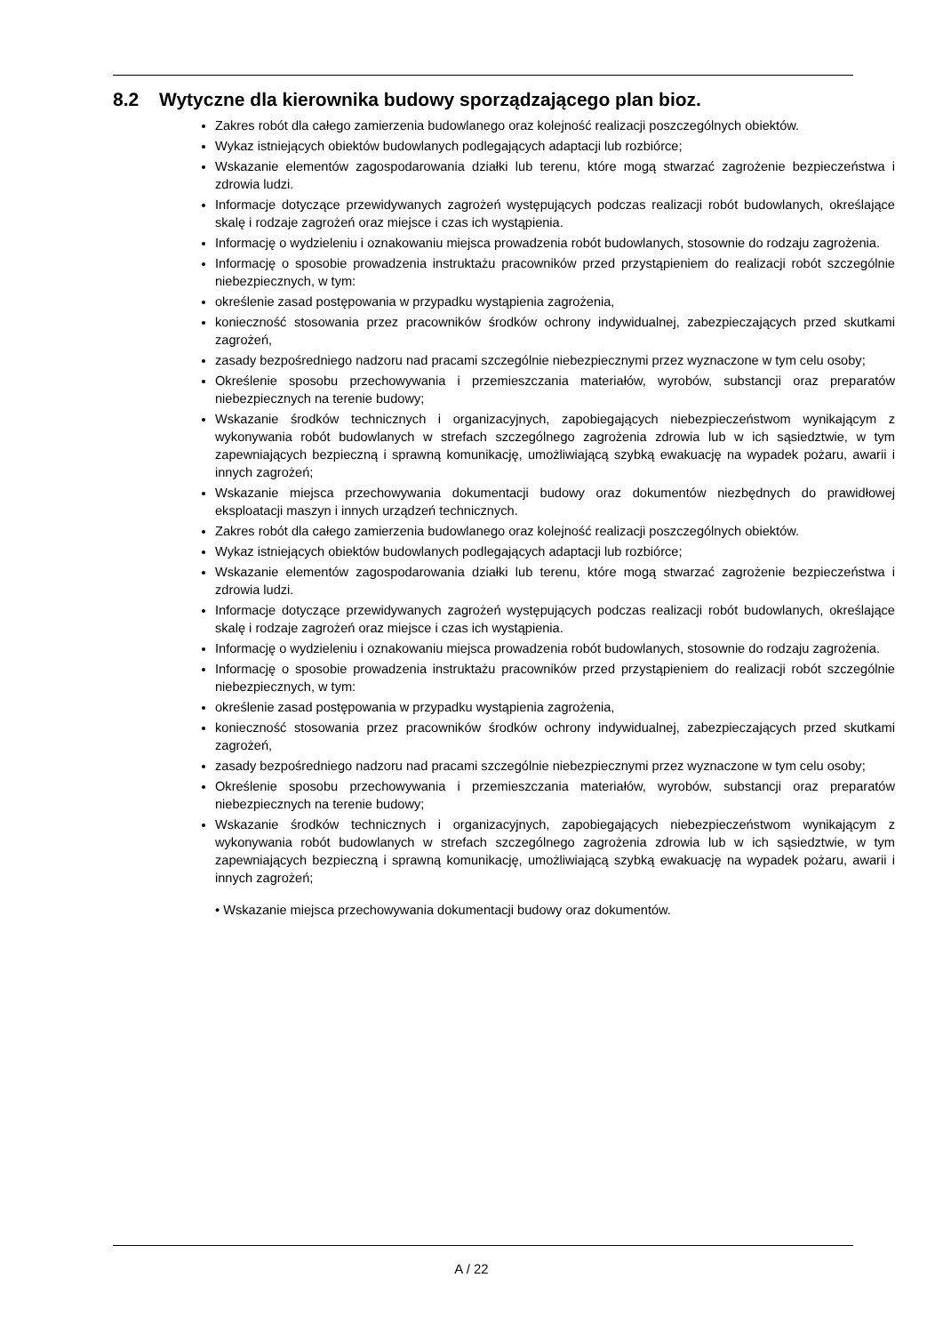8.2 Wytyczne dla kierownika budowy sporządzającego plan bioz.
Zakres robót dla całego zamierzenia budowlanego oraz kolejność realizacji poszczególnych obiektów.
Wykaz istniejących obiektów budowlanych podlegających adaptacji lub rozbiórce;
Wskazanie elementów zagospodarowania działki lub terenu, które mogą stwarzać zagrożenie bezpieczeństwa i zdrowia ludzi.
Informacje dotyczące przewidywanych zagrożeń występujących podczas realizacji robót budowlanych, określające skalę i rodzaje zagrożeń oraz miejsce i czas ich wystąpienia.
Informację o wydzieleniu i oznakowaniu miejsca prowadzenia robót budowlanych, stosownie do rodzaju zagrożenia.
Informację o sposobie prowadzenia instruktażu pracowników przed przystąpieniem do realizacji robót szczególnie niebezpiecznych, w tym:
określenie zasad postępowania w przypadku wystąpienia zagrożenia,
konieczność stosowania przez pracowników środków ochrony indywidualnej, zabezpieczających przed skutkami zagrożeń,
zasady bezpośredniego nadzoru nad pracami szczególnie niebezpiecznymi przez wyznaczone w tym celu osoby;
Określenie sposobu przechowywania i przemieszczania materiałów, wyrobów, substancji oraz preparatów niebezpiecznych na terenie budowy;
Wskazanie środków technicznych i organizacyjnych, zapobiegających niebezpieczeństwom wynikającym z wykonywania robót budowlanych w strefach szczególnego zagrożenia zdrowia lub w ich sąsiedztwie, w tym zapewniających bezpieczną i sprawną komunikację, umożliwiającą szybką ewakuację na wypadek pożaru, awarii i innych zagrożeń;
Wskazanie miejsca przechowywania dokumentacji budowy oraz dokumentów niezbędnych do prawidłowej eksploatacji maszyn i innych urządzeń technicznych.
Zakres robót dla całego zamierzenia budowlanego oraz kolejność realizacji poszczególnych obiektów.
Wykaz istniejących obiektów budowlanych podlegających adaptacji lub rozbiórce;
Wskazanie elementów zagospodarowania działki lub terenu, które mogą stwarzać zagrożenie bezpieczeństwa i zdrowia ludzi.
Informacje dotyczące przewidywanych zagrożeń występujących podczas realizacji robót budowlanych, określające skalę i rodzaje zagrożeń oraz miejsce i czas ich wystąpienia.
Informację o wydzieleniu i oznakowaniu miejsca prowadzenia robót budowlanych, stosownie do rodzaju zagrożenia.
Informację o sposobie prowadzenia instruktażu pracowników przed przystąpieniem do realizacji robót szczególnie niebezpiecznych, w tym:
określenie zasad postępowania w przypadku wystąpienia zagrożenia,
konieczność stosowania przez pracowników środków ochrony indywidualnej, zabezpieczających przed skutkami zagrożeń,
zasady bezpośredniego nadzoru nad pracami szczególnie niebezpiecznymi przez wyznaczone w tym celu osoby;
Określenie sposobu przechowywania i przemieszczania materiałów, wyrobów, substancji oraz preparatów niebezpiecznych na terenie budowy;
Wskazanie środków technicznych i organizacyjnych, zapobiegających niebezpieczeństwom wynikającym z wykonywania robót budowlanych w strefach szczególnego zagrożenia zdrowia lub w ich sąsiedztwie, w tym zapewniających bezpieczną i sprawną komunikację, umożliwiającą szybką ewakuację na wypadek pożaru, awarii i innych zagrożeń;
• Wskazanie miejsca przechowywania dokumentacji budowy oraz dokumentów.
A / 22